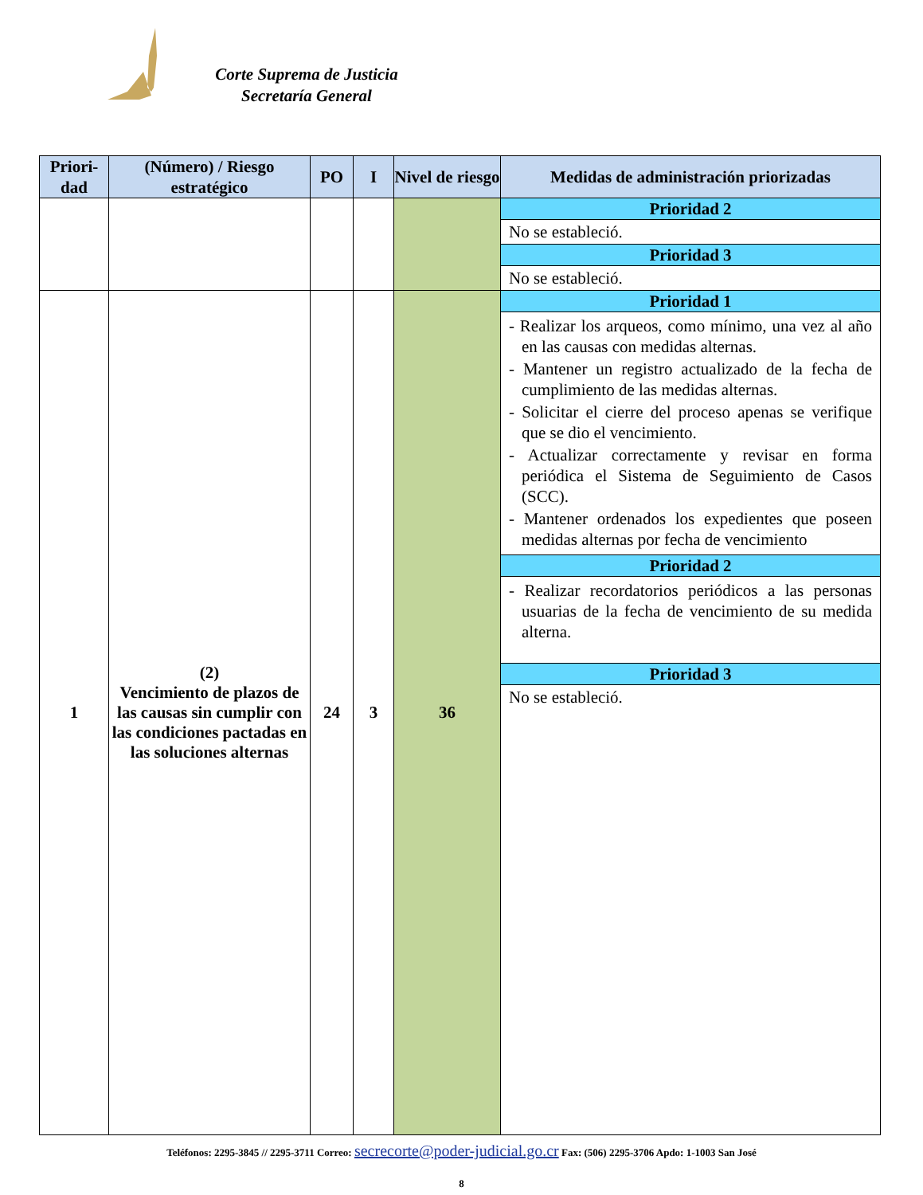Corte Suprema de Justicia
Secretaría General
| Priori- dad | (Número) / Riesgo estratégico | PO | I | Nivel de riesgo | Medidas de administración priorizadas |
| --- | --- | --- | --- | --- | --- |
| | | | | | Prioridad 2 No se estableció. Prioridad 3 No se estableció. |
| 1 | (2) Vencimiento de plazos de las causas sin cumplir con las condiciones pactadas en las soluciones alternas | 24 | 3 | 36 | Prioridad 1 - Realizar los arqueos, como mínimo, una vez al año en las causas con medidas alternas. - Mantener un registro actualizado de la fecha de cumplimiento de las medidas alternas. - Solicitar el cierre del proceso apenas se verifique que se dio el vencimiento. - Actualizar correctamente y revisar en forma periódica el Sistema de Seguimiento de Casos (SCC). - Mantener ordenados los expedientes que poseen medidas alternas por fecha de vencimiento Prioridad 2 - Realizar recordatorios periódicos a las personas usuarias de la fecha de vencimiento de su medida alterna. Prioridad 3 No se estableció. |
Teléfonos: 2295-3845 // 2295-3711 Correo: secrecorte@poder-judicial.go.cr Fax: (506) 2295-3706 Apdo: 1-1003 San José
8